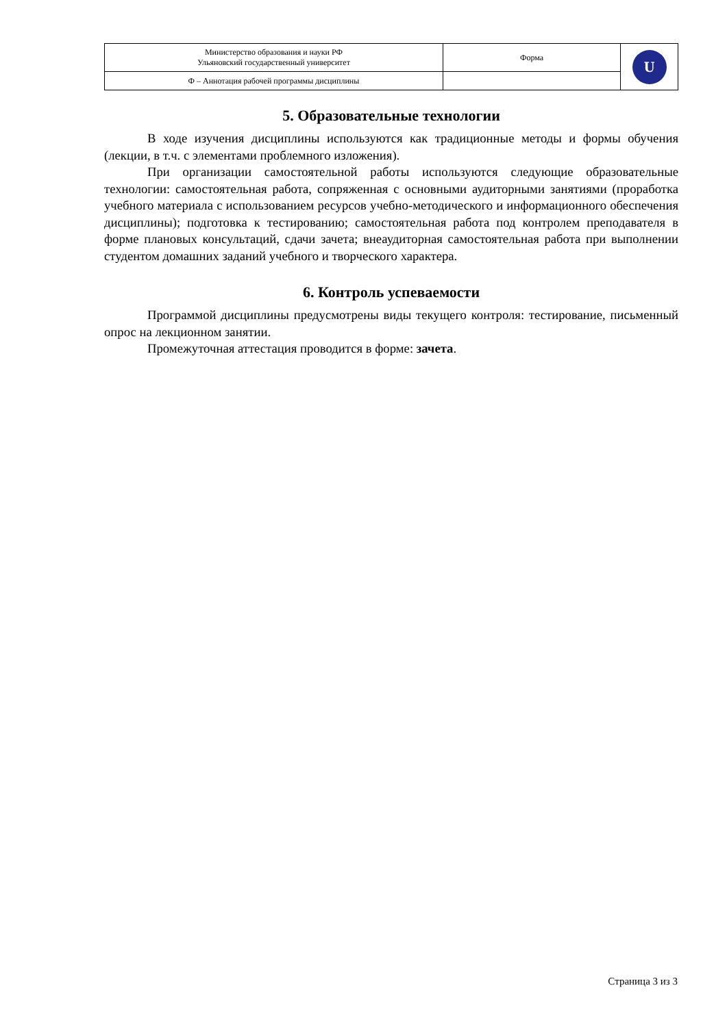| Министерство образования и науки РФ Ульяновский государственный университет | Форма | U |
| Ф – Аннотация рабочей программы дисциплины | | |
5. Образовательные технологии
В ходе изучения дисциплины используются как традиционные методы и формы обучения (лекции, в т.ч. с элементами проблемного изложения).
При организации самостоятельной работы используются следующие образовательные технологии: самостоятельная работа, сопряженная с основными аудиторными занятиями (проработка учебного материала с использованием ресурсов учебно-методического и информационного обеспечения дисциплины); подготовка к тестированию; самостоятельная работа под контролем преподавателя в форме плановых консультаций, сдачи зачета; внеаудиторная самостоятельная работа при выполнении студентом домашних заданий учебного и творческого характера.
6. Контроль успеваемости
Программой дисциплины предусмотрены виды текущего контроля: тестирование, письменный опрос на лекционном занятии.
Промежуточная аттестация проводится в форме: зачета.
Страница 3 из 3